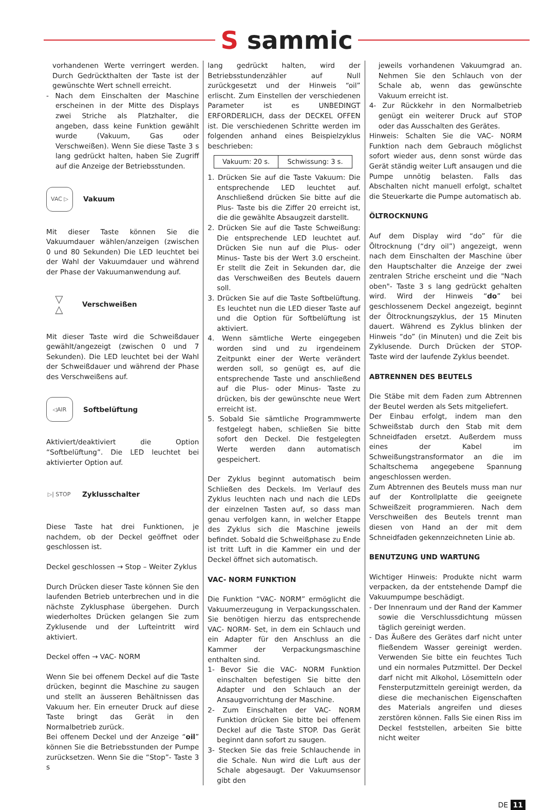S sammic
vorhandenen Werte verringert werden. Durch Gedrückthalten der Taste ist der gewünschte Wert schnell erreicht.
- Nach dem Einschalten der Maschine erscheinen in der Mitte des Displays zwei Striche als Platzhalter, die angeben, dass keine Funktion gewählt wurde (Vakuum, Gas oder Verschweißen). Wenn Sie diese Taste 3 s lang gedrückt halten, haben Sie Zugriff auf die Anzeige der Betriebsstunden.
VAC ▷
Vakuum
Mit dieser Taste können Sie die Vakuumdauer wählen/anzeigen (zwischen 0 und 80 Sekunden) Die LED leuchtet bei der Wahl der Vakuumdauer und während der Phase der Vakuumanwendung auf.
▽
△
Verschweißen
Mit dieser Taste wird die Schweißdauer gewählt/angezeigt (zwischen 0 und 7 Sekunden). Die LED leuchtet bei der Wahl der Schweißdauer und während der Phase des Verschweißens auf.
◁AIR
Softbelüftung
Aktiviert/deaktiviert die Option “Softbelüftung”. Die LED leuchtet bei aktivierter Option auf.
▷| STOP
Zyklusschalter
Diese Taste hat drei Funktionen, je nachdem, ob der Deckel geöffnet oder geschlossen ist.
Deckel geschlossen → Stop – Weiter Zyklus
Durch Drücken dieser Taste können Sie den laufenden Betrieb unterbrechen und in die nächste Zyklusphase übergehen. Durch wiederholtes Drücken gelangen Sie zum Zyklusende und der Lufteintritt wird aktiviert.
Deckel offen → VAC- NORM
Wenn Sie bei offenem Deckel auf die Taste drücken, beginnt die Maschine zu saugen und stellt an äusseren Behältnissen das Vakuum her. Ein erneuter Druck auf diese Taste bringt das Gerät in den Normalbetrieb zurück.
Bei offenem Deckel und der Anzeige “oil” können Sie die Betriebsstunden der Pumpe zurücksetzen. Wenn Sie die “Stop”- Taste 3 s
lang gedrückt halten, wird der Betriebsstundenzähler auf Null zurückgesetzt und der Hinweis “oil” erlischt. Zum Einstellen der verschiedenen Parameter ist es UNBEDINGT ERFORDERLICH, dass der DECKEL OFFEN ist. Die verschiedenen Schritte werden im folgenden anhand eines Beispielzyklus beschrieben:
| Vakuum: 20 s. | Schwissung: 3 s. |
1. Drücken Sie auf die Taste Vakuum: Die entsprechende LED leuchtet auf. Anschließend drücken Sie bitte auf die Plus- Taste bis die Ziffer 20 erreicht ist, die die gewählte Absaugzeit darstellt.
2. Drücken Sie auf die Taste Schweißung: Die entsprechende LED leuchtet auf. Drücken Sie nun auf die Plus- oder Minus- Taste bis der Wert 3.0 erscheint. Er stellt die Zeit in Sekunden dar, die das Verschweißen des Beutels dauern soll.
3. Drücken Sie auf die Taste Softbelüftung. Es leuchtet nun die LED dieser Taste auf und die Option für Softbelüftung ist aktiviert.
4. Wenn sämtliche Werte eingegeben worden sind und zu irgendeinem Zeitpunkt einer der Werte verändert werden soll, so genügt es, auf die entsprechende Taste und anschließend auf die Plus- oder Minus- Taste zu drücken, bis der gewünschte neue Wert erreicht ist.
5. Sobald Sie sämtliche Programmwerte festgelegt haben, schließen Sie bitte sofort den Deckel. Die festgelegten Werte werden dann automatisch gespeichert.
Der Zyklus beginnt automatisch beim Schließen des Deckels. Im Verlauf des Zyklus leuchten nach und nach die LEDs der einzelnen Tasten auf, so dass man genau verfolgen kann, in welcher Etappe des Zyklus sich die Maschine jeweils befindet. Sobald die Schweißphase zu Ende ist tritt Luft in die Kammer ein und der Deckel öffnet sich automatisch.
VAC- NORM FUNKTION
Die Funktion “VAC- NORM” ermöglicht die Vakuumerzeugung in Verpackungsschalen. Sie benötigen hierzu das entsprechende VAC- NORM- Set, in dem ein Schlauch und ein Adapter für den Anschluss an die Kammer der Verpackungsmaschine enthalten sind.
1- Bevor Sie die VAC- NORM Funktion einschalten befestigen Sie bitte den Adapter und den Schlauch an der Ansaugvorrichtung der Maschine.
2- Zum Einschalten der VAC- NORM Funktion drücken Sie bitte bei offenem Deckel auf die Taste STOP. Das Gerät beginnt dann sofort zu saugen.
3- Stecken Sie das freie Schlauchende in die Schale. Nun wird die Luft aus der Schale abgesaugt. Der Vakuumsensor gibt den
jeweils vorhandenen Vakuumgrad an. Nehmen Sie den Schlauch von der Schale ab, wenn das gewünschte Vakuum erreicht ist.
4- Zur Rückkehr in den Normalbetrieb genügt ein weiterer Druck auf STOP oder das Ausschalten des Gerätes.
Hinweis: Schalten Sie die VAC- NORM Funktion nach dem Gebrauch möglichst sofort wieder aus, denn sonst würde das Gerät ständig weiter Luft ansaugen und die Pumpe unnötig belasten. Falls das Abschalten nicht manuell erfolgt, schaltet die Steuerkarte die Pumpe automatisch ab.
ÖLTROCKNUNG
Auf dem Display wird “do” für die Öltrocknung (“dry oil”) angezeigt, wenn nach dem Einschalten der Maschine über den Hauptschalter die Anzeige der zwei zentralen Striche erscheint und die "Nach oben"- Taste 3 s lang gedrückt gehalten wird. Wird der Hinweis “do” bei geschlossenem Deckel angezeigt, beginnt der Öltrocknungszyklus, der 15 Minuten dauert. Während es Zyklus blinken der Hinweis “do” (in Minuten) und die Zeit bis Zyklusende. Durch Drücken der STOP- Taste wird der laufende Zyklus beendet.
ABTRENNEN DES BEUTELS
Die Stäbe mit dem Faden zum Abtrennen der Beutel werden als Sets mitgeliefert.
Der Einbau erfolgt, indem man den Schweißstab durch den Stab mit dem Schneidfaden ersetzt. Außerdem muss eines der Kabel im Schweißungstransformator an die im Schaltschema angegebene Spannung angeschlossen werden.
Zum Abtrennen des Beutels muss man nur auf der Kontrollplatte die geeignete Schweißzeit programmieren. Nach dem Verschweißen des Beutels trennt man diesen von Hand an der mit dem Schneidfaden gekennzeichneten Linie ab.
BENUTZUNG UND WARTUNG
Wichtiger Hinweis: Produkte nicht warm verpacken, da der entstehende Dampf die Vakuumpumpe beschädigt.
- Der Innenraum und der Rand der Kammer sowie die Verschlussdichtung müssen täglich gereinigt werden.
- Das Äußere des Gerätes darf nicht unter fließendem Wasser gereinigt werden. Verwenden Sie bitte ein feuchtes Tuch und ein normales Putzmittel. Der Deckel darf nicht mit Alkohol, Lösemitteln oder Fensterputzmitteln gereinigt werden, da diese die mechanischen Eigenschaften des Materials angreifen und dieses zerstören können. Falls Sie einen Riss im Deckel feststellen, arbeiten Sie bitte nicht weiter
DE 11